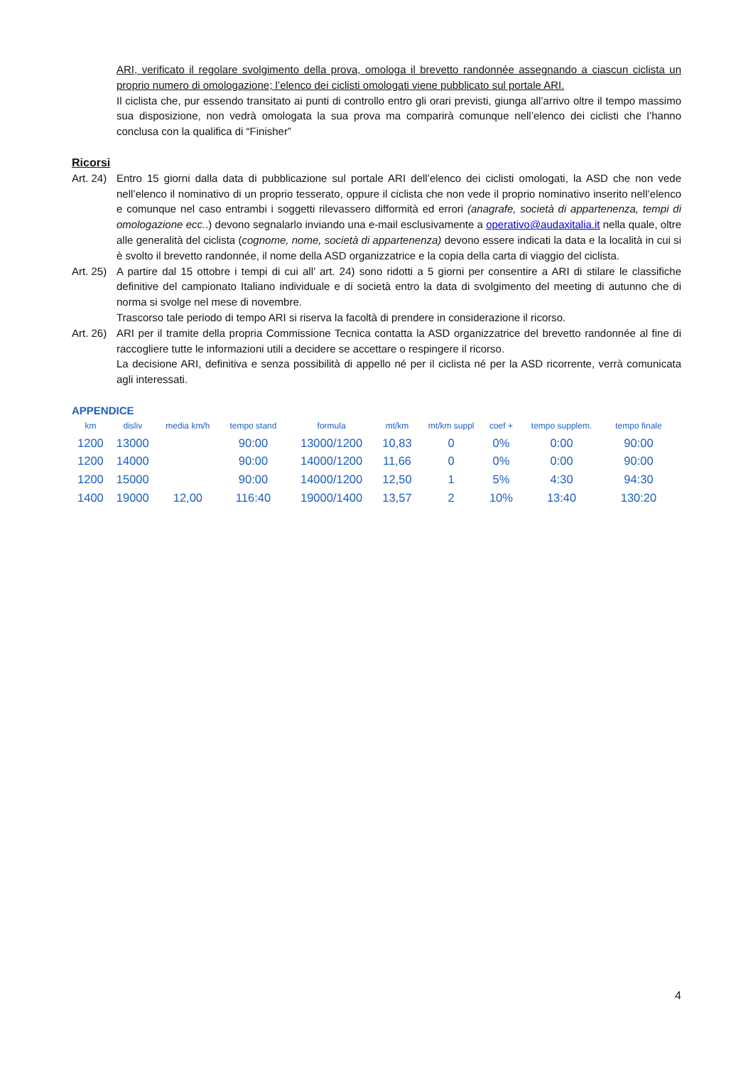ARI, verificato il regolare svolgimento della prova, omologa il brevetto randonnée assegnando a ciascun ciclista un proprio numero di omologazione; l’elenco dei ciclisti omologati viene pubblicato sul portale ARI.
Il ciclista che, pur essendo transitato ai punti di controllo entro gli orari previsti, giunga all’arrivo oltre il tempo massimo sua disposizione, non vedrà omologata la sua prova ma comparirà comunque nell’elenco dei ciclisti che l’hanno conclusa con la qualifica di “Finisher”
Ricorsi
Art. 24) Entro 15 giorni dalla data di pubblicazione sul portale ARI dell’elenco dei ciclisti omologati, la ASD che non vede nell’elenco il nominativo di un proprio tesserato, oppure il ciclista che non vede il proprio nominativo inserito nell’elenco e comunque nel caso entrambi i soggetti rilevassero difformità ed errori (anagrafe, società di appartenenza, tempi di omologazione ecc..) devono segnalarlo inviando una e-mail esclusivamente a operativo@audaxitalia.it nella quale, oltre alle generalità del ciclista (cognome, nome, società di appartenenza) devono essere indicati la data e la località in cui si è svolto il brevetto randonnée, il nome della ASD organizzatrice e la copia della carta di viaggio del ciclista.
Art. 25) A partire dal 15 ottobre i tempi di cui all’ art. 24) sono ridotti a 5 giorni per consentire a ARI di stilare le classifiche definitive del campionato Italiano individuale e di società entro la data di svolgimento del meeting di autunno che di norma si svolge nel mese di novembre.
Trascorso tale periodo di tempo ARI si riserva la facoltà di prendere in considerazione il ricorso.
Art. 26) ARI per il tramite della propria Commissione Tecnica contatta la ASD organizzatrice del brevetto randonnée al fine di raccogliere tutte le informazioni utili a decidere se accettare o respingere il ricorso.
La decisione ARI, definitiva e senza possibilità di appello né per il ciclista né per la ASD ricorrente, verrà comunicata agli interessati.
APPENDICE
| km | disliv | media km/h | tempo stand | formula | mt/km | mt/km suppl | coef + | tempo supplem. | tempo finale |
| --- | --- | --- | --- | --- | --- | --- | --- | --- | --- |
| 1200 | 13000 | | 90:00 | 13000/1200 | 10,83 | 0 | 0% | 0:00 | 90:00 |
| 1200 | 14000 | | 90:00 | 14000/1200 | 11,66 | 0 | 0% | 0:00 | 90:00 |
| 1200 | 15000 | | 90:00 | 14000/1200 | 12,50 | 1 | 5% | 4:30 | 94:30 |
| 1400 | 19000 | 12,00 | 116:40 | 19000/1400 | 13,57 | 2 | 10% | 13:40 | 130:20 |
4